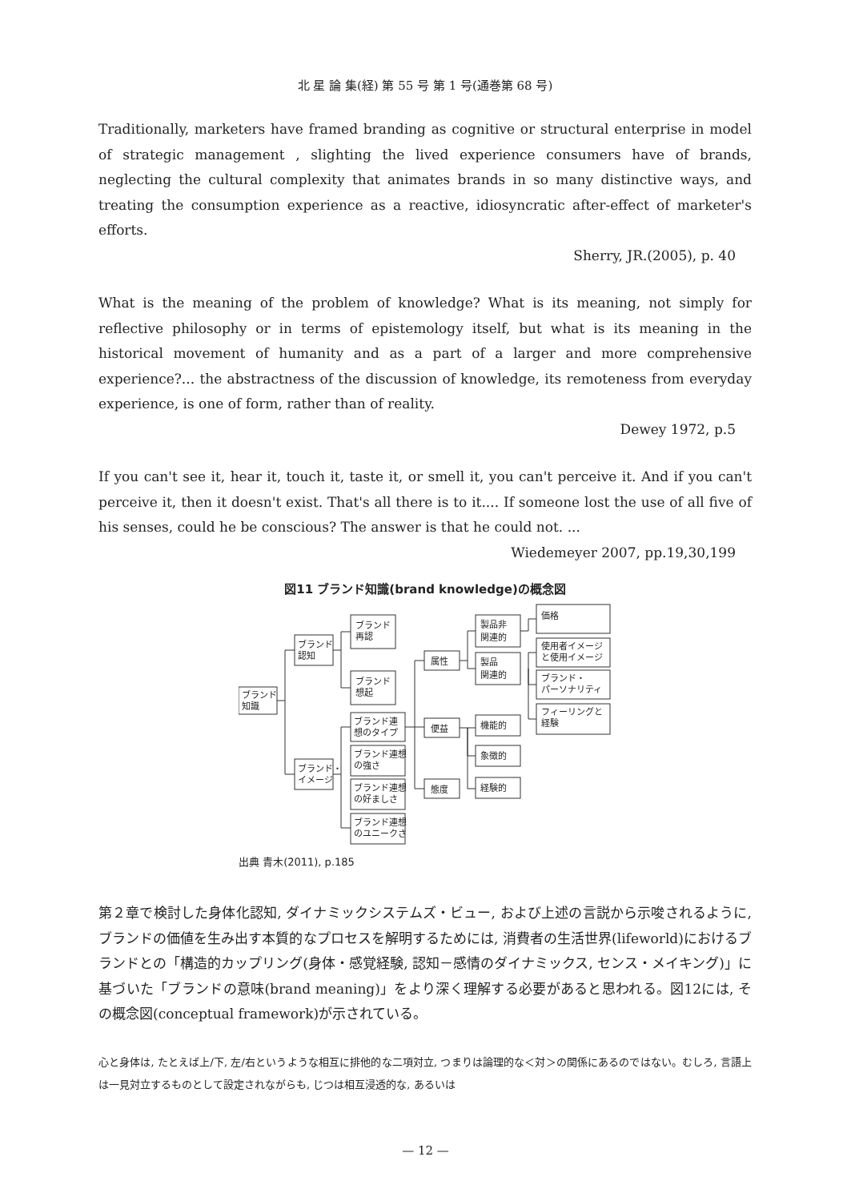北 星 論 集(経) 第 55 号 第 1 号(通巻第 68 号)
Traditionally, marketers have framed branding as cognitive or structural enterprise in model of strategic management , slighting the lived experience consumers have of brands, neglecting the cultural complexity that animates brands in so many distinctive ways, and treating the consumption experience as a reactive, idiosyncratic after-effect of marketer's efforts.
Sherry, JR.(2005), p. 40
What is the meaning of the problem of knowledge? What is its meaning, not simply for reflective philosophy or in terms of epistemology itself, but what is its meaning in the historical movement of humanity and as a part of a larger and more comprehensive experience?... the abstractness of the discussion of knowledge, its remoteness from everyday experience, is one of form, rather than of reality.
Dewey 1972, p.5
If you can't see it, hear it, touch it, taste it, or smell it, you can't perceive it. And if you can't perceive it, then it doesn't exist. That's all there is to it.... If someone lost the use of all five of his senses, could he be conscious? The answer is that he could not. ...
Wiedemeyer 2007, pp.19,30,199
図11 ブランド知識(brand knowledge)の概念図
ブランド
知識
ブランド
認知
ブランド・
イメージ
ブランド
再認
ブランド
想起
ブランド連
想のタイプ
ブランド連想
の強さ
ブランド連想
の好ましさ
ブランド連想
のユニークさ
属性
便益
態度
製品非
関連的
製品
関連的
機能的
象徴的
経験的
価格
使用者イメージ
と使用イメージ
ブランド・
パーソナリティ
フィーリングと
経験
出典 青木(2011), p.185
第２章で検討した身体化認知, ダイナミックシステムズ・ビュー, および上述の言説から示唆されるように, ブランドの価値を生み出す本質的なプロセスを解明するためには, 消費者の生活世界(lifeworld)におけるブランドとの「構造的カップリング(身体・感覚経験, 認知－感情のダイナミックス, センス・メイキング)」に基づいた「ブランドの意味(brand meaning)」をより深く理解する必要があると思われる。図12には, その概念図(conceptual framework)が示されている。
心と身体は, たとえば上/下, 左/右というような相互に排他的な二項対立, つまりは論理的な＜対＞の関係にあるのではない。むしろ, 言語上は一見対立するものとして設定されながらも, じつは相互浸透的な, あるいは
— 12 —